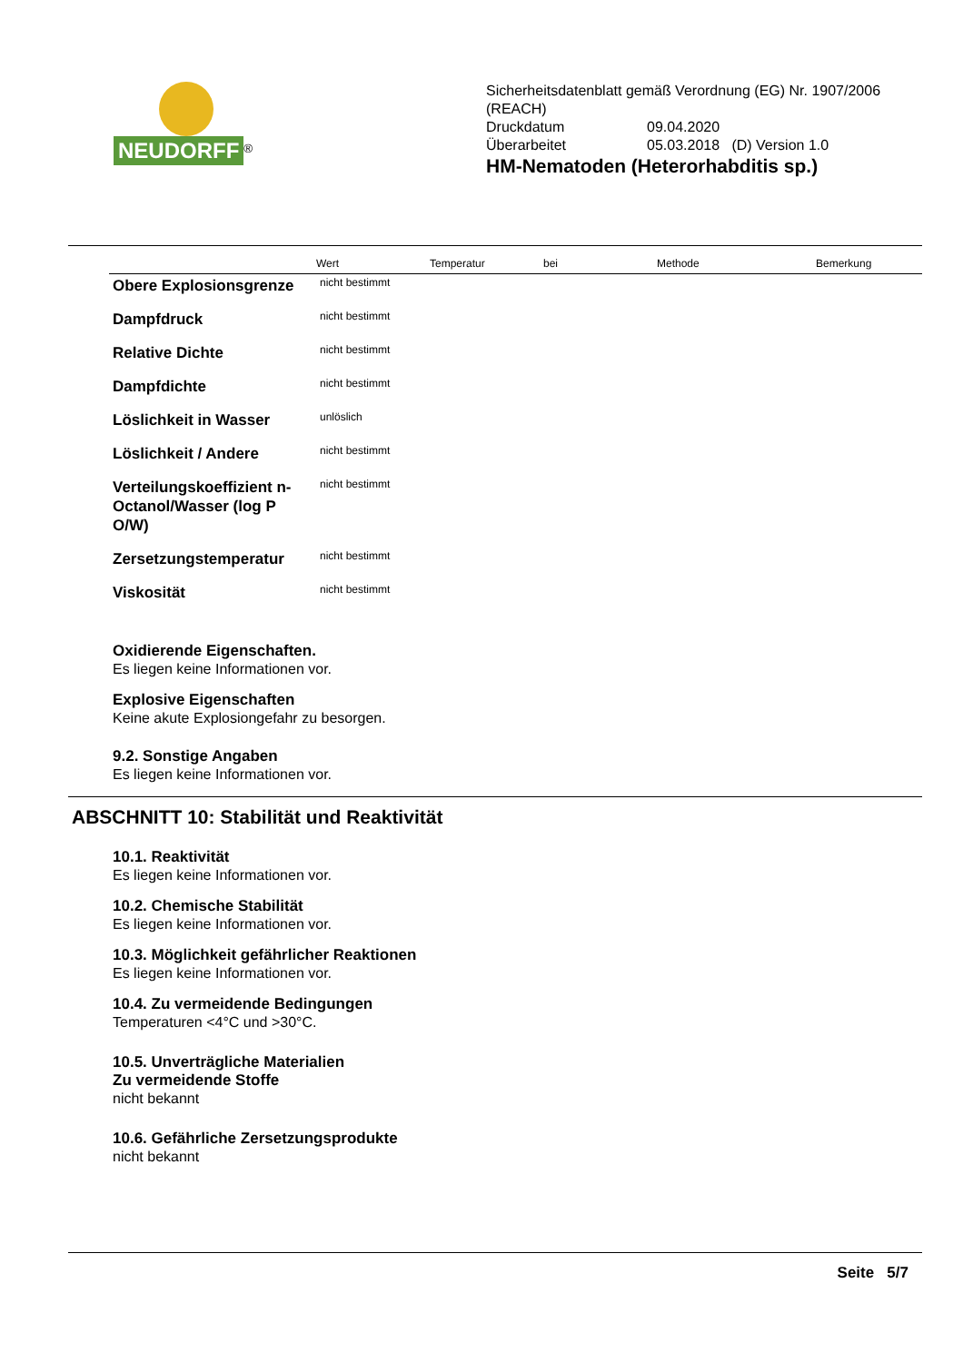NEUDORFF
<sup>®</sup>
Sicherheitsdatenblatt gemäß Verordnung (EG) Nr. 1907/2006
(REACH)
| Druckdatum | 09.04.2020 |
| Überarbeitet | 05.03.2018 (D) Version 1.0 |
HM-Nematoden (Heterorhabditis sp.)
| | Wert | Temperatur | bei | Methode | Bemerkung |
| --- | --- | --- | --- | --- | --- |
| Obere Explosionsgrenze | nicht bestimmt | | | | |
| Dampfdruck | nicht bestimmt | | | | |
| Relative Dichte | nicht bestimmt | | | | |
| Dampfdichte | nicht bestimmt | | | | |
| Löslichkeit in Wasser | unlöslich | | | | |
| Löslichkeit / Andere | nicht bestimmt | | | | |
| Verteilungskoeffizient n-Octanol/Wasser (log P O/W) | nicht bestimmt | | | | |
| Zersetzungstemperatur | nicht bestimmt | | | | |
| Viskosität | nicht bestimmt | | | | |
Oxidierende Eigenschaften.
Es liegen keine Informationen vor.
Explosive Eigenschaften
Keine akute Explosiongefahr zu besorgen.
9.2. Sonstige Angaben
Es liegen keine Informationen vor.
ABSCHNITT 10: Stabilität und Reaktivität
10.1. Reaktivität
Es liegen keine Informationen vor.
10.2. Chemische Stabilität
Es liegen keine Informationen vor.
10.3. Möglichkeit gefährlicher Reaktionen
Es liegen keine Informationen vor.
10.4. Zu vermeidende Bedingungen
Temperaturen <4°C und >30°C.
10.5. Unverträgliche Materialien
Zu vermeidende Stoffe
nicht bekannt
10.6. Gefährliche Zersetzungsprodukte
nicht bekannt
Seite 5/7